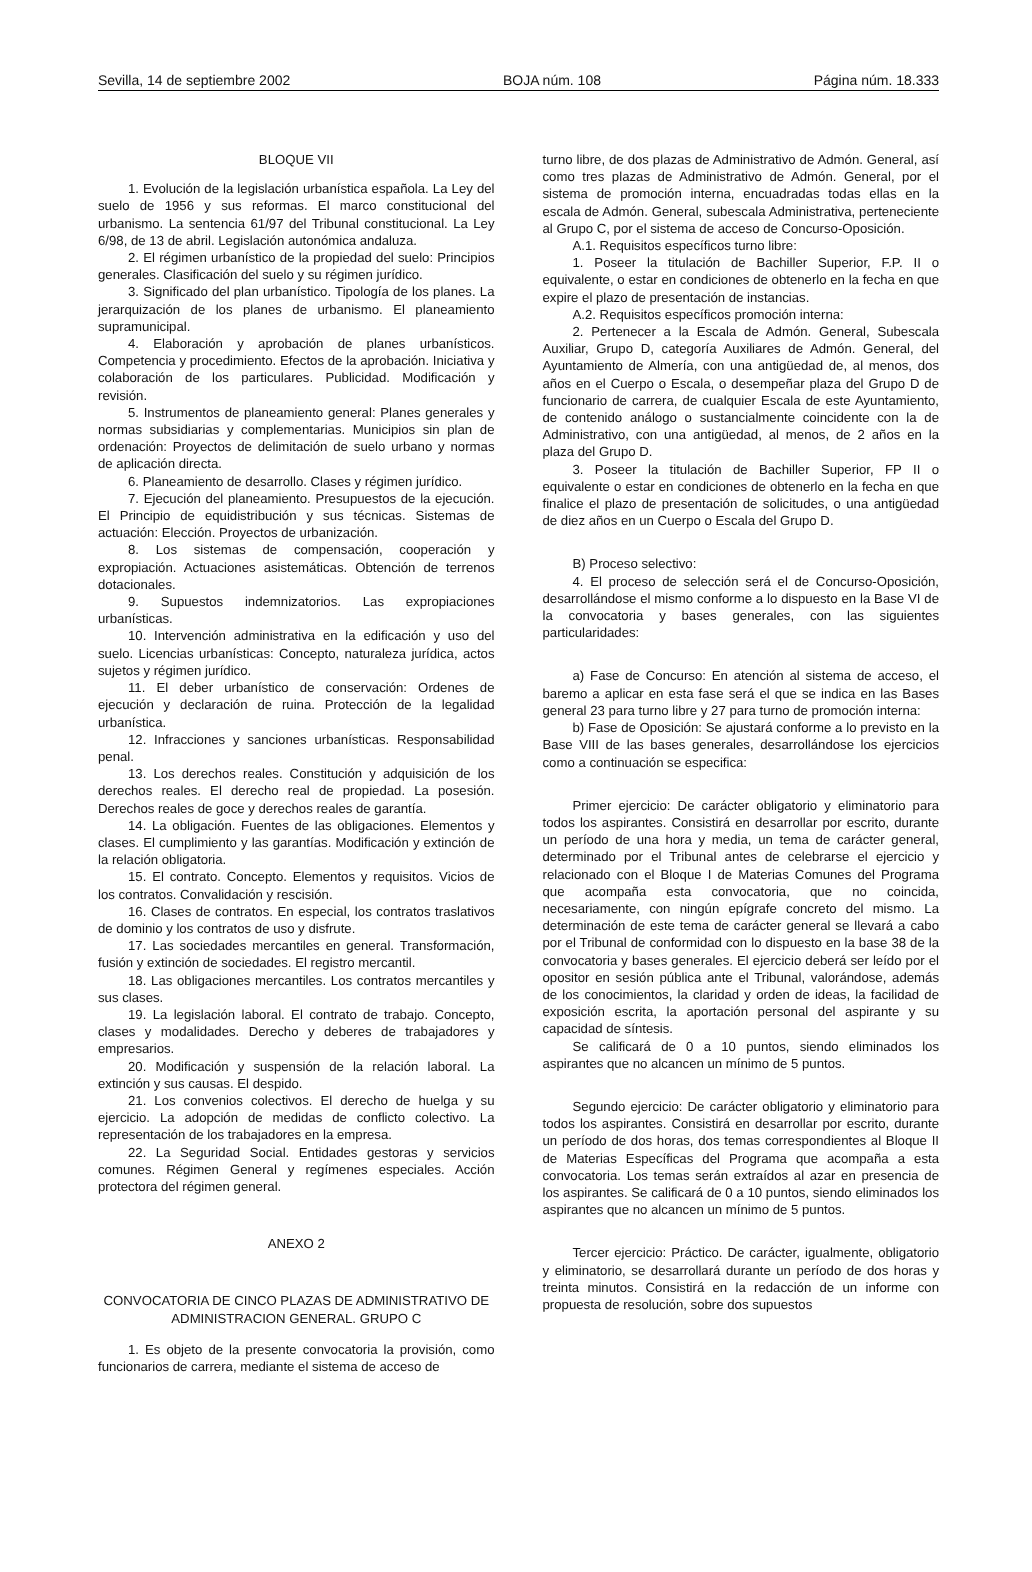Sevilla, 14 de septiembre 2002 BOJA núm. 108 Página núm. 18.333
BLOQUE VII
1. Evolución de la legislación urbanística española. La Ley del suelo de 1956 y sus reformas. El marco constitucional del urbanismo. La sentencia 61/97 del Tribunal constitucional. La Ley 6/98, de 13 de abril. Legislación autonómica andaluza.
2. El régimen urbanístico de la propiedad del suelo: Principios generales. Clasificación del suelo y su régimen jurídico.
3. Significado del plan urbanístico. Tipología de los planes. La jerarquización de los planes de urbanismo. El planeamiento supramunicipal.
4. Elaboración y aprobación de planes urbanísticos. Competencia y procedimiento. Efectos de la aprobación. Iniciativa y colaboración de los particulares. Publicidad. Modificación y revisión.
5. Instrumentos de planeamiento general: Planes generales y normas subsidiarias y complementarias. Municipios sin plan de ordenación: Proyectos de delimitación de suelo urbano y normas de aplicación directa.
6. Planeamiento de desarrollo. Clases y régimen jurídico.
7. Ejecución del planeamiento. Presupuestos de la ejecución. El Principio de equidistribución y sus técnicas. Sistemas de actuación: Elección. Proyectos de urbanización.
8. Los sistemas de compensación, cooperación y expropiación. Actuaciones asistemáticas. Obtención de terrenos dotacionales.
9. Supuestos indemnizatorios. Las expropiaciones urbanísticas.
10. Intervención administrativa en la edificación y uso del suelo. Licencias urbanísticas: Concepto, naturaleza jurídica, actos sujetos y régimen jurídico.
11. El deber urbanístico de conservación: Ordenes de ejecución y declaración de ruina. Protección de la legalidad urbanística.
12. Infracciones y sanciones urbanísticas. Responsabilidad penal.
13. Los derechos reales. Constitución y adquisición de los derechos reales. El derecho real de propiedad. La posesión. Derechos reales de goce y derechos reales de garantía.
14. La obligación. Fuentes de las obligaciones. Elementos y clases. El cumplimiento y las garantías. Modificación y extinción de la relación obligatoria.
15. El contrato. Concepto. Elementos y requisitos. Vicios de los contratos. Convalidación y rescisión.
16. Clases de contratos. En especial, los contratos traslativos de dominio y los contratos de uso y disfrute.
17. Las sociedades mercantiles en general. Transformación, fusión y extinción de sociedades. El registro mercantil.
18. Las obligaciones mercantiles. Los contratos mercantiles y sus clases.
19. La legislación laboral. El contrato de trabajo. Concepto, clases y modalidades. Derecho y deberes de trabajadores y empresarios.
20. Modificación y suspensión de la relación laboral. La extinción y sus causas. El despido.
21. Los convenios colectivos. El derecho de huelga y su ejercicio. La adopción de medidas de conflicto colectivo. La representación de los trabajadores en la empresa.
22. La Seguridad Social. Entidades gestoras y servicios comunes. Régimen General y regímenes especiales. Acción protectora del régimen general.
ANEXO 2
CONVOCATORIA DE CINCO PLAZAS DE ADMINISTRATIVO DE ADMINISTRACION GENERAL. GRUPO C
1. Es objeto de la presente convocatoria la provisión, como funcionarios de carrera, mediante el sistema de acceso de
turno libre, de dos plazas de Administrativo de Admón. General, así como tres plazas de Administrativo de Admón. General, por el sistema de promoción interna, encuadradas todas ellas en la escala de Admón. General, subescala Administrativa, perteneciente al Grupo C, por el sistema de acceso de Concurso-Oposición.
A.1. Requisitos específicos turno libre:
1. Poseer la titulación de Bachiller Superior, F.P. II o equivalente, o estar en condiciones de obtenerlo en la fecha en que expire el plazo de presentación de instancias.
A.2. Requisitos específicos promoción interna:
2. Pertenecer a la Escala de Admón. General, Subescala Auxiliar, Grupo D, categoría Auxiliares de Admón. General, del Ayuntamiento de Almería, con una antigüedad de, al menos, dos años en el Cuerpo o Escala, o desempeñar plaza del Grupo D de funcionario de carrera, de cualquier Escala de este Ayuntamiento, de contenido análogo o sustancialmente coincidente con la de Administrativo, con una antigüedad, al menos, de 2 años en la plaza del Grupo D.
3. Poseer la titulación de Bachiller Superior, FP II o equivalente o estar en condiciones de obtenerlo en la fecha en que finalice el plazo de presentación de solicitudes, o una antigüedad de diez años en un Cuerpo o Escala del Grupo D.
B) Proceso selectivo:
4. El proceso de selección será el de Concurso-Oposición, desarrollándose el mismo conforme a lo dispuesto en la Base VI de la convocatoria y bases generales, con las siguientes particularidades:
a) Fase de Concurso: En atención al sistema de acceso, el baremo a aplicar en esta fase será el que se indica en las Bases general 23 para turno libre y 27 para turno de promoción interna:
b) Fase de Oposición: Se ajustará conforme a lo previsto en la Base VIII de las bases generales, desarrollándose los ejercicios como a continuación se especifica:
Primer ejercicio: De carácter obligatorio y eliminatorio para todos los aspirantes. Consistirá en desarrollar por escrito, durante un período de una hora y media, un tema de carácter general, determinado por el Tribunal antes de celebrarse el ejercicio y relacionado con el Bloque I de Materias Comunes del Programa que acompaña esta convocatoria, que no coincida, necesariamente, con ningún epígrafe concreto del mismo. La determinación de este tema de carácter general se llevará a cabo por el Tribunal de conformidad con lo dispuesto en la base 38 de la convocatoria y bases generales. El ejercicio deberá ser leído por el opositor en sesión pública ante el Tribunal, valorándose, además de los conocimientos, la claridad y orden de ideas, la facilidad de exposición escrita, la aportación personal del aspirante y su capacidad de síntesis.
Se calificará de 0 a 10 puntos, siendo eliminados los aspirantes que no alcancen un mínimo de 5 puntos.
Segundo ejercicio: De carácter obligatorio y eliminatorio para todos los aspirantes. Consistirá en desarrollar por escrito, durante un período de dos horas, dos temas correspondientes al Bloque II de Materias Específicas del Programa que acompaña a esta convocatoria. Los temas serán extraídos al azar en presencia de los aspirantes. Se calificará de 0 a 10 puntos, siendo eliminados los aspirantes que no alcancen un mínimo de 5 puntos.
Tercer ejercicio: Práctico. De carácter, igualmente, obligatorio y eliminatorio, se desarrollará durante un período de dos horas y treinta minutos. Consistirá en la redacción de un informe con propuesta de resolución, sobre dos supuestos